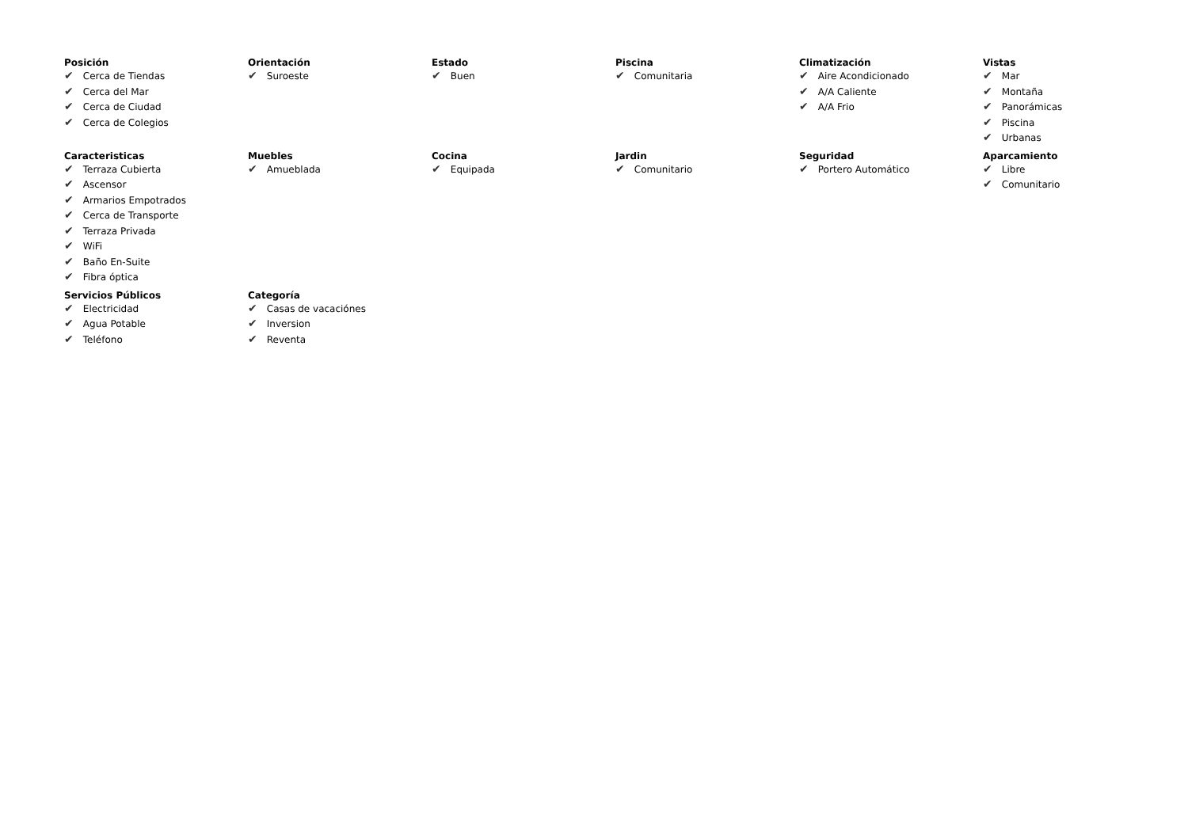Posición
✔ Cerca de Tiendas
✔ Cerca del Mar
✔ Cerca de Ciudad
✔ Cerca de Colegios
Orientación
✔ Suroeste
Estado
✔ Buen
Piscina
✔ Comunitaria
Climatización
✔ Aire Acondicionado
✔ A/A Caliente
✔ A/A Frio
Vistas
✔ Mar
✔ Montaña
✔ Panorámicas
✔ Piscina
✔ Urbanas
Caracteristicas
✔ Terraza Cubierta
✔ Ascensor
✔ Armarios Empotrados
✔ Cerca de Transporte
✔ Terraza Privada
✔ WiFi
✔ Baño En-Suite
✔ Fibra óptica
Muebles
✔ Amueblada
Cocina
✔ Equipada
Jardin
✔ Comunitario
Seguridad
✔ Portero Automático
Aparcamiento
✔ Libre
✔ Comunitario
Servicios Públicos
✔ Electricidad
✔ Agua Potable
✔ Teléfono
Categoría
✔ Casas de vacaciónes
✔ Inversion
✔ Reventa